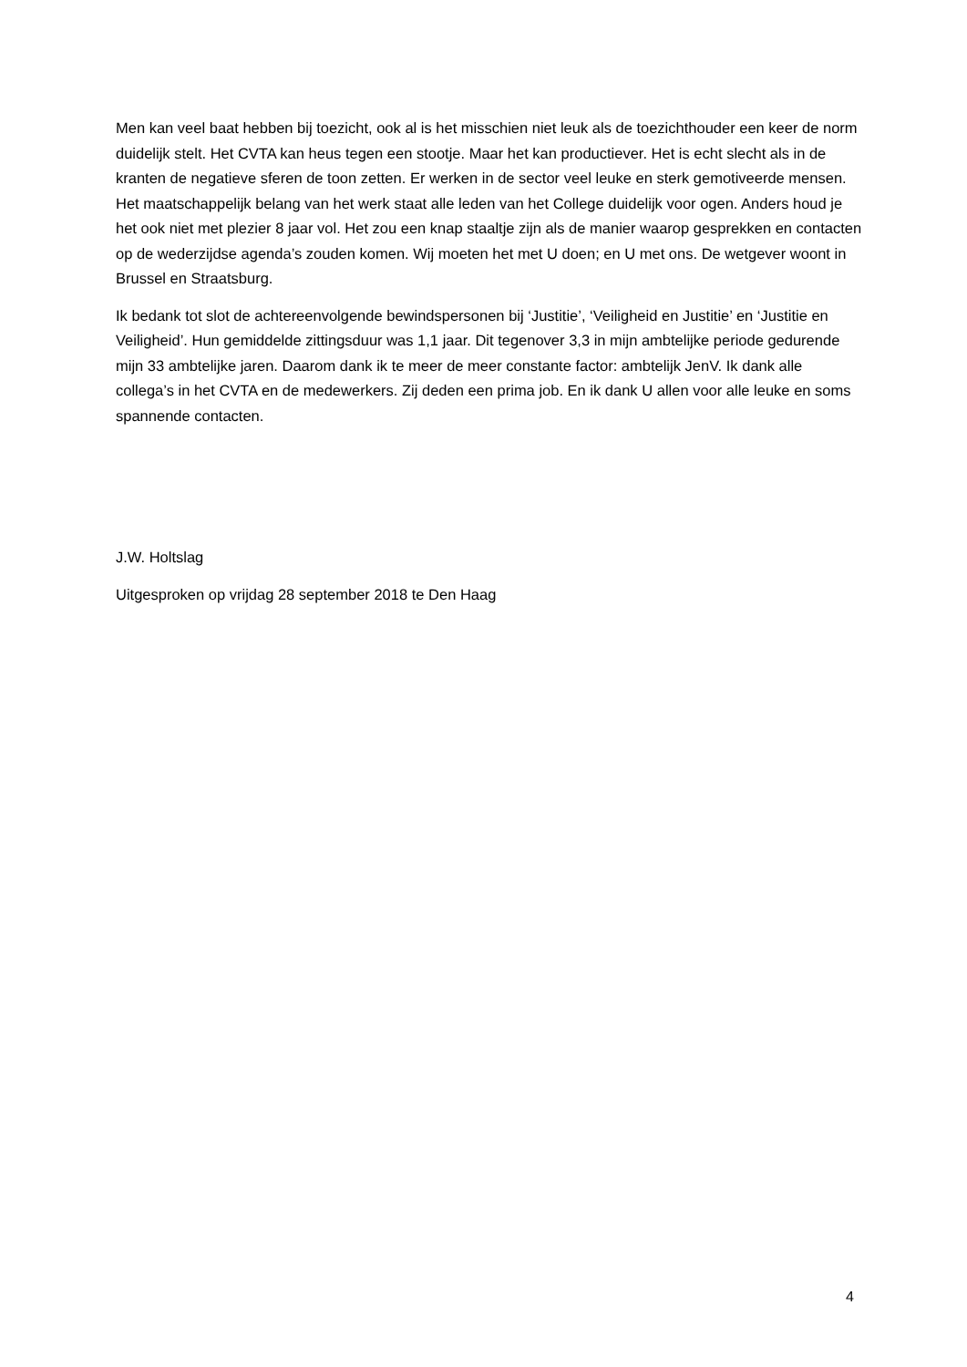Men kan veel baat hebben bij toezicht, ook al is het misschien niet leuk als de toezichthouder een keer de norm duidelijk stelt. Het CVTA kan heus tegen een stootje. Maar het kan productiever. Het is echt slecht als in de kranten de negatieve sferen de toon zetten. Er werken in de sector veel leuke en sterk gemotiveerde mensen. Het maatschappelijk belang van het werk staat alle leden van het College duidelijk voor ogen. Anders houd je het ook niet met plezier 8 jaar vol. Het zou een knap staaltje zijn als de manier waarop gesprekken en contacten op de wederzijdse agenda’s zouden komen. Wij moeten het met U doen; en U met ons. De wetgever woont in Brussel en Straatsburg.
Ik bedank tot slot de achtereenvolgende bewindspersonen bij ‘Justitie’, ‘Veiligheid en Justitie’ en ‘Justitie en Veiligheid’. Hun gemiddelde zittingsduur was 1,1 jaar. Dit tegenover 3,3 in mijn ambtelijke periode gedurende mijn 33 ambtelijke jaren. Daarom dank ik te meer de meer constante factor: ambtelijk JenV. Ik dank alle collega’s in het CVTA en de medewerkers. Zij deden een prima job. En ik dank U allen voor alle leuke en soms spannende contacten.
J.W. Holtslag
Uitgesproken op vrijdag 28 september 2018 te Den Haag
4